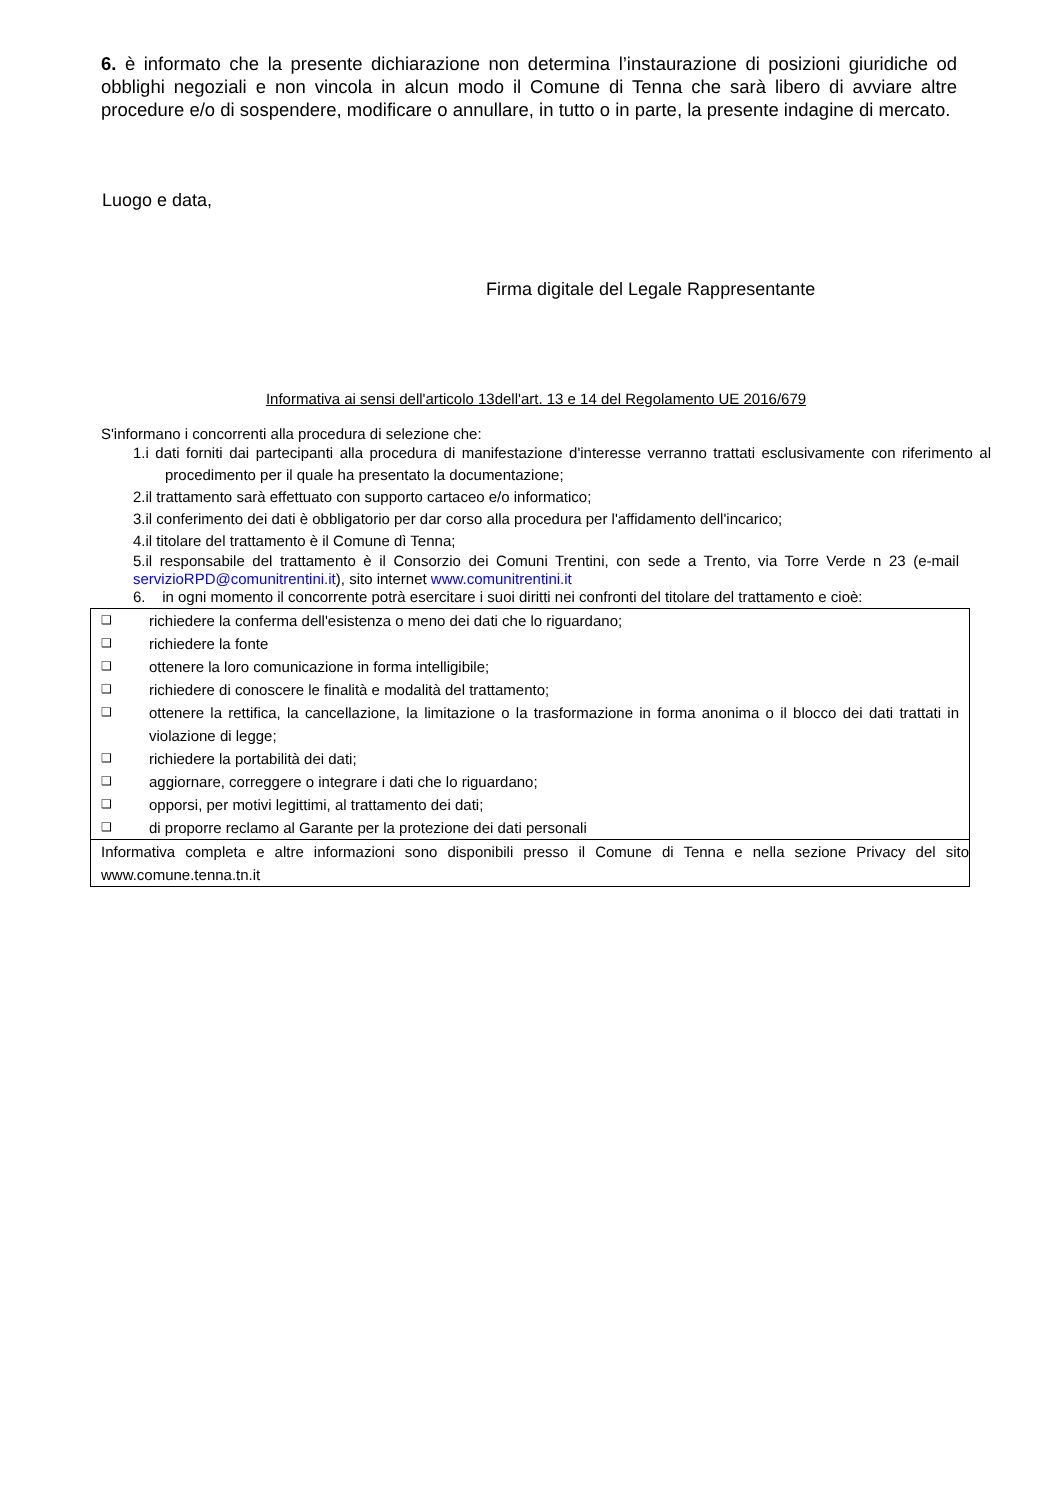6. è informato che la presente dichiarazione non determina l’instaurazione di posizioni giuridiche od obblighi negoziali e non vincola in alcun modo il Comune di Tenna che sarà libero di avviare altre procedure e/o di sospendere, modificare o annullare, in tutto o in parte, la presente indagine di mercato.
Luogo e data,
Firma digitale del Legale Rappresentante
Informativa ai sensi dell'articolo 13dell'art. 13 e 14 del Regolamento UE 2016/679
S'informano i concorrenti alla procedura di selezione che:
1.i dati forniti dai partecipanti alla procedura di manifestazione d'interesse verranno trattati esclusivamente con riferimento al procedimento per il quale ha presentato la documentazione;
2.il trattamento sarà effettuato con supporto cartaceo e/o informatico;
3.il conferimento dei dati è obbligatorio per dar corso alla procedura per l'affidamento dell'incarico;
4.il titolare del trattamento è il Comune dì Tenna;
5.il responsabile del trattamento è il Consorzio dei Comuni Trentini, con sede a Trento, via Torre Verde n 23 (e-mail servizioRPD@comunitrentini.it), sito internet www.comunitrentini.it
6. in ogni momento il concorrente potrà esercitare i suoi diritti nei confronti del titolare del trattamento e cioè:
❑ richiedere la conferma dell'esistenza o meno dei dati che lo riguardano;
❑ richiedere la fonte
❑ ottenere la loro comunicazione in forma intelligibile;
❑ richiedere di conoscere le finalità e modalità del trattamento;
❑ ottenere la rettifica, la cancellazione, la limitazione o la trasformazione in forma anonima o il blocco dei dati trattati in violazione di legge;
❑ richiedere la portabilità dei dati;
❑ aggiornare, correggere o integrare i dati che lo riguardano;
❑ opporsi, per motivi legittimi, al trattamento dei dati;
❑ di proporre reclamo al Garante per la protezione dei dati personali
Informativa completa e altre informazioni sono disponibili presso il Comune di Tenna e nella sezione Privacy del sito www.comune.tenna.tn.it